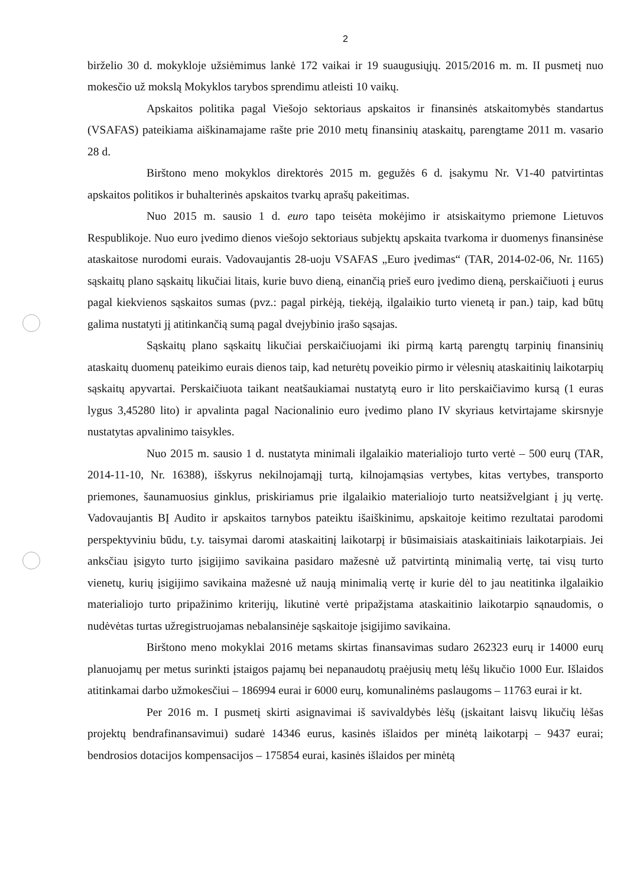2
birželio 30 d. mokykloje užsiėmimus lankė 172 vaikai ir 19 suaugusiųjų. 2015/2016 m. m. II pusmetį nuo mokesčio už mokslą Mokyklos tarybos sprendimu atleisti 10 vaikų.
Apskaitos politika pagal Viešojo sektoriaus apskaitos ir finansinės atskaitomybės standartus (VSAFAS) pateikiama aiškinamajame rašte prie 2010 metų finansinių ataskaitų, parengtame 2011 m. vasario 28 d.
Birštono meno mokyklos direktorės 2015 m. gegužės 6 d. įsakymu Nr. V1-40 patvirtintas apskaitos politikos ir buhalterinės apskaitos tvarkų aprašų pakeitimas.
Nuo 2015 m. sausio 1 d. euro tapo teisėta mokėjimo ir atsiskaitymo priemone Lietuvos Respublikoje. Nuo euro įvedimo dienos viešojo sektoriaus subjektų apskaita tvarkoma ir duomenys finansinėse ataskaitose nurodomi eurais. Vadovaujantis 28-uoju VSAFAS „Euro įvedimas“ (TAR, 2014-02-06, Nr. 1165) sąskaitų plano sąskaitų likučiai litais, kurie buvo dieną, einančią prieš euro įvedimo dieną, perskaičiuoti į eurus pagal kiekvienos sąskaitos sumas (pvz.: pagal pirkėją, tiekėją, ilgalaikio turto vienetą ir pan.) taip, kad būtų galima nustatyti jį atitinkančią sumą pagal dvejybinio įrašo sąsajas.
Sąskaitų plano sąskaitų likučiai perskaičiuojami iki pirmą kartą parengtų tarpinių finansinių ataskaitų duomenų pateikimo eurais dienos taip, kad neturėtų poveikio pirmo ir vėlesnių ataskaitinių laikotarpių sąskaitų apyvartai. Perskaičiuota taikant neatšaukiamai nustatytą euro ir lito perskaičiavimo kursą (1 euras lygus 3,45280 lito) ir apvalinta pagal Nacionalinio euro įvedimo plano IV skyriaus ketvirtajame skirsnyje nustatytas apvalinimo taisykles.
Nuo 2015 m. sausio 1 d. nustatyta minimali ilgalaikio materialiojo turto vertė – 500 eurų (TAR, 2014-11-10, Nr. 16388), išskyrus nekilnojamąjį turtą, kilnojamąsias vertybes, kitas vertybes, transporto priemones, šaunamuosius ginklus, priskiriamus prie ilgalaikio materialiojo turto neatsižvelgiant į jų vertę. Vadovaujantis BĮ Audito ir apskaitos tarnybos pateiktu išaiškinimu, apskaitoje keitimo rezultatai parodomi perspektyviniu būdu, t.y. taisymai daromi ataskaitinį laikotarpį ir būsimaisiais ataskaitiniais laikotarpiais. Jei anksčiau įsigyto turto įsigijimo savikaina pasidaro mažesnė už patvirtintą minimalią vertę, tai visų turto vienetų, kurių įsigijimo savikaina mažesnė už naują minimalią vertę ir kurie dėl to jau neatitinka ilgalaikio materialiojo turto pripažinimo kriterijų, likutinė vertė pripažįstama ataskaitinio laikotarpio sąnaudomis, o nudėvėtas turtas užregistruojamas nebalansinėje sąskaitoje įsigijimo savikaina.
Birštono meno mokyklai 2016 metams skirtas finansavimas sudaro 262323 eurų ir 14000 eurų planuojamų per metus surinkti įstaigos pajamų bei nepanaudotų praėjusių metų lėšų likučio 1000 Eur. Išlaidos atitinkamai darbo užmokesčiui – 186994 eurai ir 6000 eurų, komunalinėms paslaugoms – 11763 eurai ir kt.
Per 2016 m. I pusmetį skirti asignavimai iš savivaldybės lėšų (įskaitant laisvų likučių lėšas projektų bendrafinansavimui) sudarė 14346 eurus, kasinės išlaidos per minėtą laikotarpį – 9437 eurai; bendrosios dotacijos kompensacijos – 175854 eurai, kasinės išlaidos per minėtą